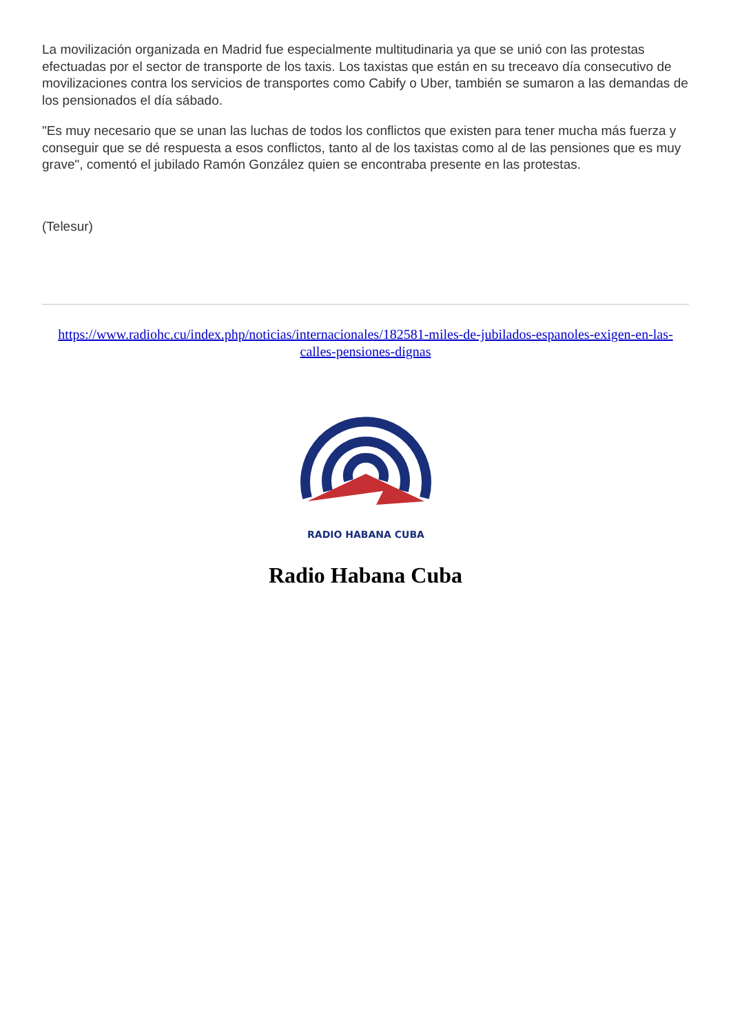La movilización organizada en Madrid fue especialmente multitudinaria ya que se unió con las protestas efectuadas por el sector de transporte de los taxis. Los taxistas que están en su treceavo día consecutivo de movilizaciones contra los servicios de transportes como Cabify o Uber, también se sumaron a las demandas de los pensionados el día sábado.
"Es muy necesario que se unan las luchas de todos los conflictos que existen para tener mucha más fuerza y conseguir que se dé respuesta a esos conflictos, tanto al de los taxistas como al de las pensiones que es muy grave", comentó el jubilado Ramón González quien se encontraba presente en las protestas.
(Telesur)
https://www.radiohc.cu/index.php/noticias/internacionales/182581-miles-de-jubilados-espanoles-exigen-en-las-calles-pensiones-dignas
RADIO HABANA CUBA
Radio Habana Cuba